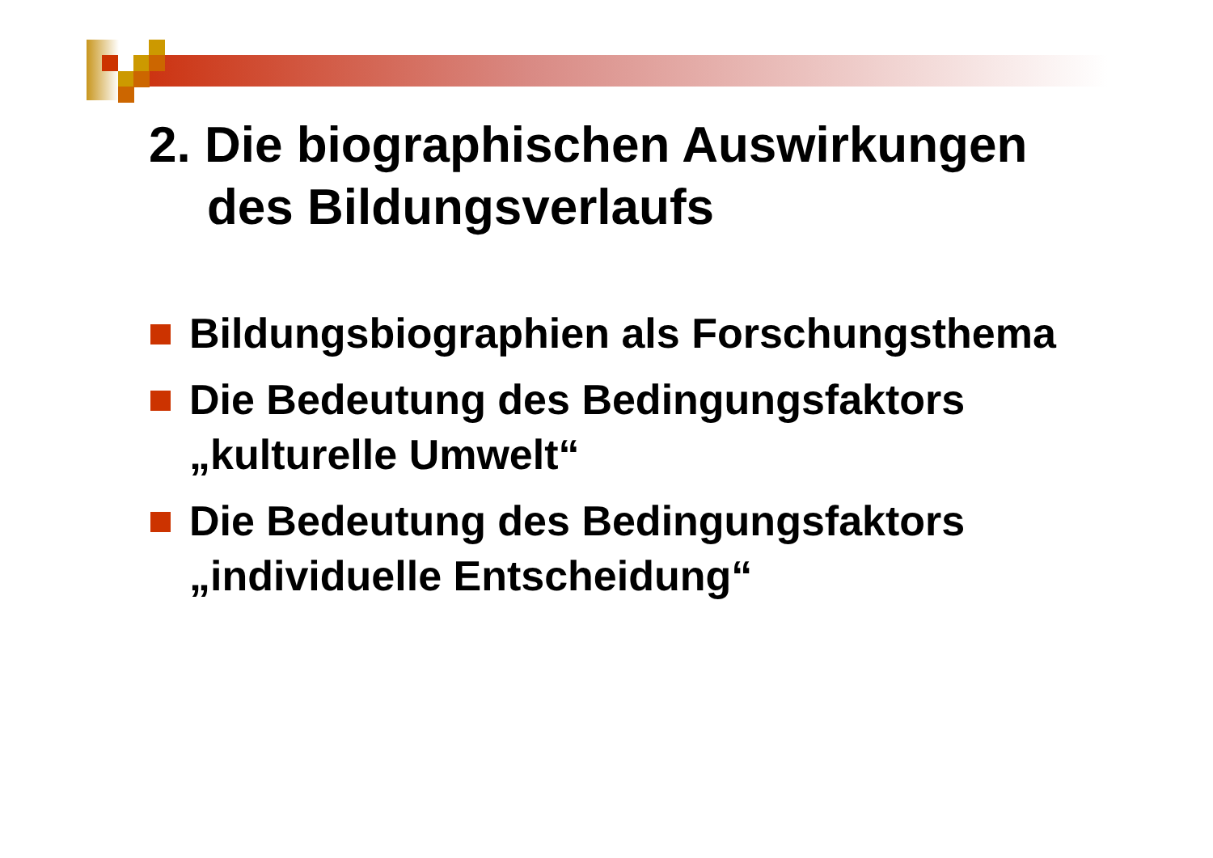2. Die biographischen Auswirkungen
des Bildungsverlaufs
Bildungsbiographien als Forschungsthema
Die Bedeutung des Bedingungsfaktors „kulturelle Umwelt“
Die Bedeutung des Bedingungsfaktors „individuelle Entscheidung“